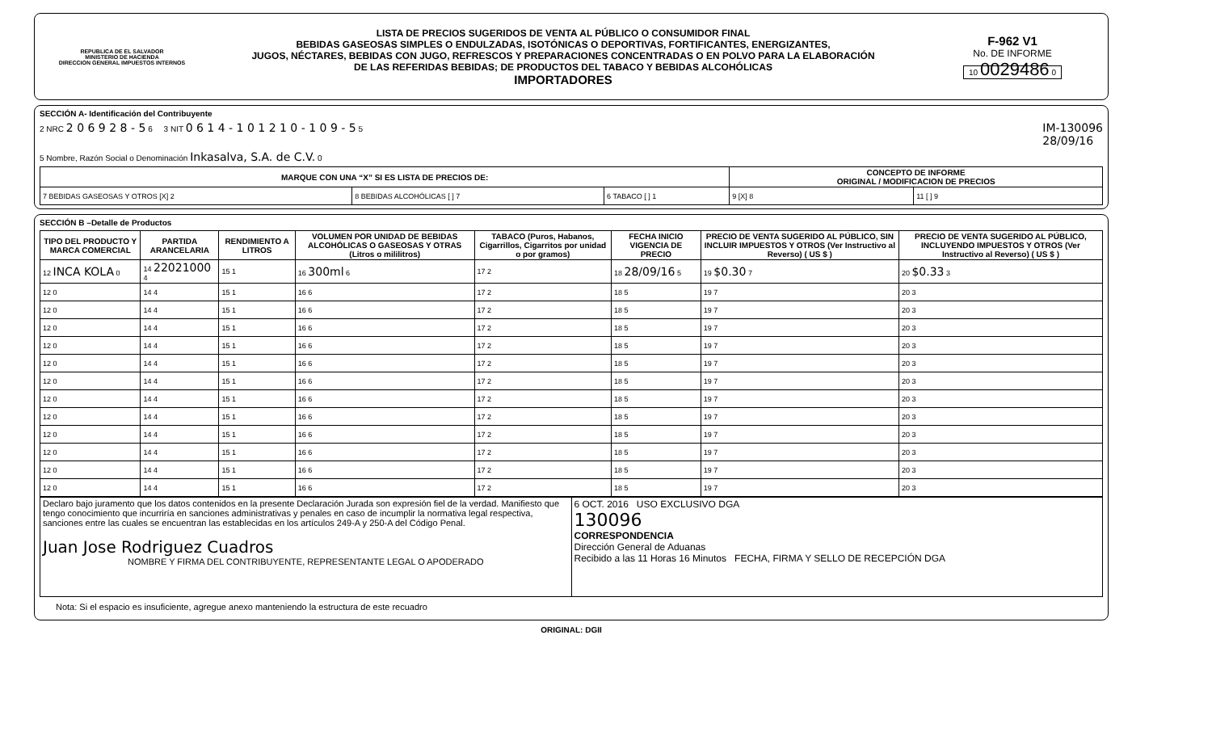REPUBLICA DE EL SALVADOR
MINISTERIO DE HACIENDA
DIRECCION GENERAL IMPUESTOS INTERNOS
LISTA DE PRECIOS SUGERIDOS DE VENTA AL PÚBLICO O CONSUMIDOR FINAL
BEBIDAS GASEOSAS SIMPLES O ENDULZADAS, ISOTÓNICAS O DEPORTIVAS, FORTIFICANTES, ENERGIZANTES,
JUGOS, NÉCTARES, BEBIDAS CON JUGO, REFRESCOS Y PREPARACIONES CONCENTRADAS O EN POLVO PARA LA ELABORACIÓN
DE LAS REFERIDAS BEBIDAS; DE PRODUCTOS DEL TABACO Y BEBIDAS ALCOHÓLICAS
IMPORTADORES
F-962 V1
No. DE INFORME
10 0029486 0
SECCIÓN A- Identificación del Contribuyente
2 NRC 2 0 6 9 2 8 - 5 6 3 NIT 0 6 1 4 - 1 0 1 2 1 0 - 1 0 9 - 5 5 IM-130096
28/09/16
5 Nombre, Razón Social o Denominación Inkasalva, S.A. de C.V. 0
| MARQUE CON UNA “X” SI ES LISTA DE PRECIOS DE: | | | CONCEPTO DE INFORME ORIGINAL / MODIFICACION DE PRECIOS | |
| --- | --- | --- | --- | --- |
| 7 BEBIDAS GASEOSAS Y OTROS [X] 2 | 8 BEBIDAS ALCOHÓLICAS [ ] 7 | 6 TABACO [ ] 1 | 9 [X] 8 | 11 [ ] 9 |
SECCIÓN B –Detalle de Productos
| TIPO DEL PRODUCTO Y MARCA COMERCIAL | PARTIDA ARANCELARIA | RENDIMIENTO A LITROS | VOLUMEN POR UNIDAD DE BEBIDAS ALCOHÓLICAS O GASEOSAS Y OTRAS (Litros o mililitros) | TABACO (Puros, Habanos, Cigarrillos, Cigarritos por unidad o por gramos) | FECHA INICIO VIGENCIA DE PRECIO | PRECIO DE VENTA SUGERIDO AL PÚBLICO, SIN INCLUIR IMPUESTOS Y OTROS (Ver Instructivo al Reverso) ( US $ ) | PRECIO DE VENTA SUGERIDO AL PÚBLICO, INCLUYENDO IMPUESTOS Y OTROS (Ver Instructivo al Reverso) ( US $ ) |
| --- | --- | --- | --- | --- | --- | --- | --- |
| 12 INCA KOLA 0 | 14 22021000 4 | 15 1 | 16 300ml 6 | 17 2 | 18 28/09/16 5 | 19 $0.30 7 | 20 $0.33 3 |
| 12 0 | 14 4 | 15 1 | 16 6 | 17 2 | 18 5 | 19 7 | 20 3 |
| 12 0 | 14 4 | 15 1 | 16 6 | 17 2 | 18 5 | 19 7 | 20 3 |
| 12 0 | 14 4 | 15 1 | 16 6 | 17 2 | 18 5 | 19 7 | 20 3 |
| 12 0 | 14 4 | 15 1 | 16 6 | 17 2 | 18 5 | 19 7 | 20 3 |
| 12 0 | 14 4 | 15 1 | 16 6 | 17 2 | 18 5 | 19 7 | 20 3 |
| 12 0 | 14 4 | 15 1 | 16 6 | 17 2 | 18 5 | 19 7 | 20 3 |
| 12 0 | 14 4 | 15 1 | 16 6 | 17 2 | 18 5 | 19 7 | 20 3 |
| 12 0 | 14 4 | 15 1 | 16 6 | 17 2 | 18 5 | 19 7 | 20 3 |
| 12 0 | 14 4 | 15 1 | 16 6 | 17 2 | 18 5 | 19 7 | 20 3 |
| 12 0 | 14 4 | 15 1 | 16 6 | 17 2 | 18 5 | 19 7 | 20 3 |
| 12 0 | 14 4 | 15 1 | 16 6 | 17 2 | 18 5 | 19 7 | 20 3 |
| 12 0 | 14 4 | 15 1 | 16 6 | 17 2 | 18 5 | 19 7 | 20 3 |
| Declaro bajo juramento que los datos contenidos en la presente Declaración Jurada son expresión fiel de la verdad. Manifiesto que tengo conocimiento que incurriría en sanciones administrativas y penales en caso de incumplir la normativa legal respectiva, sanciones entre las cuales se encuentran las establecidas en los artículos 249-A y 250-A del Código Penal. Juan Jose Rodriguez Cuadros NOMBRE Y FIRMA DEL CONTRIBUYENTE, REPRESENTANTE LEGAL O APODERADO | 6 OCT. 2016 USO EXCLUSIVO DGA 130096 CORRESPONDENCIA Dirección General de Aduanas Recibido a las 11 Horas 16 Minutos FECHA, FIRMA Y SELLO DE RECEPCIÓN DGA |
Nota: Si el espacio es insuficiente, agregue anexo manteniendo la estructura de este recuadro
ORIGINAL: DGII